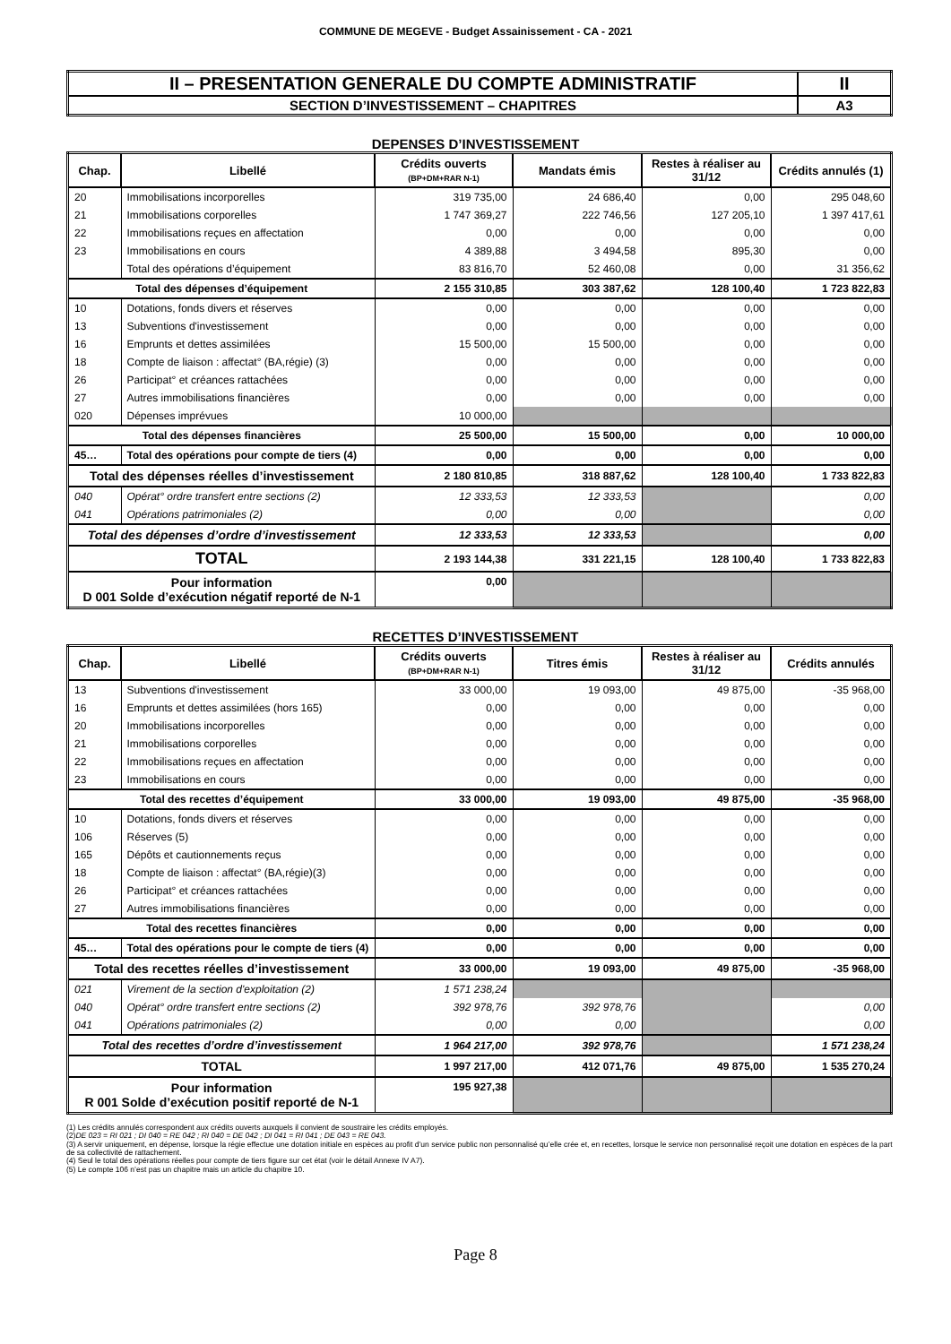COMMUNE DE MEGEVE - Budget Assainissement - CA - 2021
| II – PRESENTATION GENERALE DU COMPTE ADMINISTRATIF | II |
| SECTION D’INVESTISSEMENT – CHAPITRES | A3 |
DEPENSES D’INVESTISSEMENT
| Chap. | Libellé | Crédits ouverts (BP+DM+RAR N-1) | Mandats émis | Restes à réaliser au 31/12 | Crédits annulés (1) |
| --- | --- | --- | --- | --- | --- |
| 20 | Immobilisations incorporelles | 319 735,00 | 24 686,40 | 0,00 | 295 048,60 |
| 21 | Immobilisations corporelles | 1 747 369,27 | 222 746,56 | 127 205,10 | 1 397 417,61 |
| 22 | Immobilisations reçues en affectation | 0,00 | 0,00 | 0,00 | 0,00 |
| 23 | Immobilisations en cours | 4 389,88 | 3 494,58 | 895,30 | 0,00 |
| | Total des opérations d’équipement | 83 816,70 | 52 460,08 | 0,00 | 31 356,62 |
| Total des dépenses d’équipement | | 2 155 310,85 | 303 387,62 | 128 100,40 | 1 723 822,83 |
| 10 | Dotations, fonds divers et réserves | 0,00 | 0,00 | 0,00 | 0,00 |
| 13 | Subventions d'investissement | 0,00 | 0,00 | 0,00 | 0,00 |
| 16 | Emprunts et dettes assimilées | 15 500,00 | 15 500,00 | 0,00 | 0,00 |
| 18 | Compte de liaison : affectat° (BA,régie) (3) | 0,00 | 0,00 | 0,00 | 0,00 |
| 26 | Participat° et créances rattachées | 0,00 | 0,00 | 0,00 | 0,00 |
| 27 | Autres immobilisations financières | 0,00 | 0,00 | 0,00 | 0,00 |
| 020 | Dépenses imprévues | 10 000,00 | | | |
| Total des dépenses financières | | 25 500,00 | 15 500,00 | 0,00 | 10 000,00 |
| 45… | Total des opérations pour compte de tiers (4) | 0,00 | 0,00 | 0,00 | 0,00 |
| Total des dépenses réelles d’investissement | | 2 180 810,85 | 318 887,62 | 128 100,40 | 1 733 822,83 |
| 040 | Opérat° ordre transfert entre sections (2) | 12 333,53 | 12 333,53 | | 0,00 |
| 041 | Opérations patrimoniales (2) | 0,00 | 0,00 | | 0,00 |
| Total des dépenses d’ordre d’investissement | | 12 333,53 | 12 333,53 | | 0,00 |
| TOTAL | | 2 193 144,38 | 331 221,15 | 128 100,40 | 1 733 822,83 |
| Pour information D 001 Solde d’exécution négatif reporté de N-1 | | 0,00 | | | |
RECETTES D’INVESTISSEMENT
| Chap. | Libellé | Crédits ouverts (BP+DM+RAR N-1) | Titres émis | Restes à réaliser au 31/12 | Crédits annulés |
| --- | --- | --- | --- | --- | --- |
| 13 | Subventions d'investissement | 33 000,00 | 19 093,00 | 49 875,00 | -35 968,00 |
| 16 | Emprunts et dettes assimilées (hors 165) | 0,00 | 0,00 | 0,00 | 0,00 |
| 20 | Immobilisations incorporelles | 0,00 | 0,00 | 0,00 | 0,00 |
| 21 | Immobilisations corporelles | 0,00 | 0,00 | 0,00 | 0,00 |
| 22 | Immobilisations reçues en affectation | 0,00 | 0,00 | 0,00 | 0,00 |
| 23 | Immobilisations en cours | 0,00 | 0,00 | 0,00 | 0,00 |
| Total des recettes d’équipement | | 33 000,00 | 19 093,00 | 49 875,00 | -35 968,00 |
| 10 | Dotations, fonds divers et réserves | 0,00 | 0,00 | 0,00 | 0,00 |
| 106 | Réserves (5) | 0,00 | 0,00 | 0,00 | 0,00 |
| 165 | Dépôts et cautionnements reçus | 0,00 | 0,00 | 0,00 | 0,00 |
| 18 | Compte de liaison : affectat° (BA,régie)(3) | 0,00 | 0,00 | 0,00 | 0,00 |
| 26 | Participat° et créances rattachées | 0,00 | 0,00 | 0,00 | 0,00 |
| 27 | Autres immobilisations financières | 0,00 | 0,00 | 0,00 | 0,00 |
| Total des recettes financières | | 0,00 | 0,00 | 0,00 | 0,00 |
| 45… | Total des opérations pour le compte de tiers (4) | 0,00 | 0,00 | 0,00 | 0,00 |
| Total des recettes réelles d’investissement | | 33 000,00 | 19 093,00 | 49 875,00 | -35 968,00 |
| 021 | Virement de la section d'exploitation (2) | 1 571 238,24 | | | |
| 040 | Opérat° ordre transfert entre sections (2) | 392 978,76 | 392 978,76 | | 0,00 |
| 041 | Opérations patrimoniales (2) | 0,00 | 0,00 | | 0,00 |
| Total des recettes d’ordre d’investissement | | 1 964 217,00 | 392 978,76 | | 1 571 238,24 |
| TOTAL | | 1 997 217,00 | 412 071,76 | 49 875,00 | 1 535 270,24 |
| Pour information R 001 Solde d’exécution positif reporté de N-1 | | 195 927,38 | | | |
(1) Les crédits annulés correspondent aux crédits ouverts auxquels il convient de soustraire les crédits employés.
(2)DE 023 = RI 021 ; DI 040 = RE 042 ; RI 040 = DE 042 ; DI 041 = RI 041 ; DE 043 = RE 043.
(3) A servir uniquement, en dépense, lorsque la régie effectue une dotation initiale en espèces au profit d’un service public non personnalisé qu’elle crée et, en recettes, lorsque le service non personnalisé reçoit une dotation en espèces de la part de sa collectivité de rattachement.
(4) Seul le total des opérations réelles pour compte de tiers figure sur cet état (voir le détail Annexe IV A7).
(5) Le compte 106 n’est pas un chapitre mais un article du chapitre 10.
Page 8